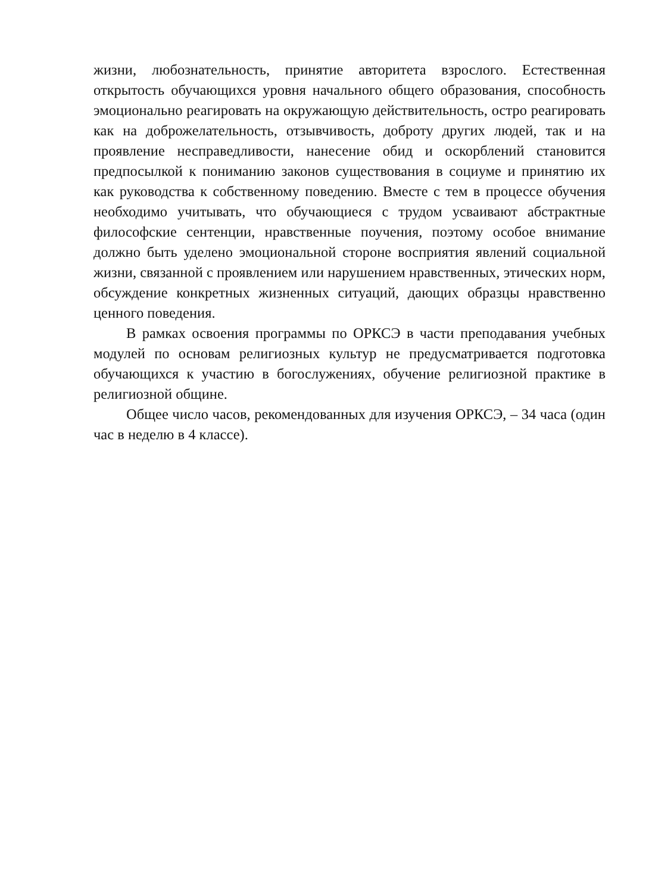жизни, любознательность, принятие авторитета взрослого. Естественная открытость обучающихся уровня начального общего образования, способность эмоционально реагировать на окружающую действительность, остро реагировать как на доброжелательность, отзывчивость, доброту других людей, так и на проявление несправедливости, нанесение обид и оскорблений становится предпосылкой к пониманию законов существования в социуме и принятию их как руководства к собственному поведению. Вместе с тем в процессе обучения необходимо учитывать, что обучающиеся с трудом усваивают абстрактные философские сентенции, нравственные поучения, поэтому особое внимание должно быть уделено эмоциональной стороне восприятия явлений социальной жизни, связанной с проявлением или нарушением нравственных, этических норм, обсуждение конкретных жизненных ситуаций, дающих образцы нравственно ценного поведения.
В рамках освоения программы по ОРКСЭ в части преподавания учебных модулей по основам религиозных культур не предусматривается подготовка обучающихся к участию в богослужениях, обучение религиозной практике в религиозной общине.
Общее число часов, рекомендованных для изучения ОРКСЭ, – 34 часа (один час в неделю в 4 классе).